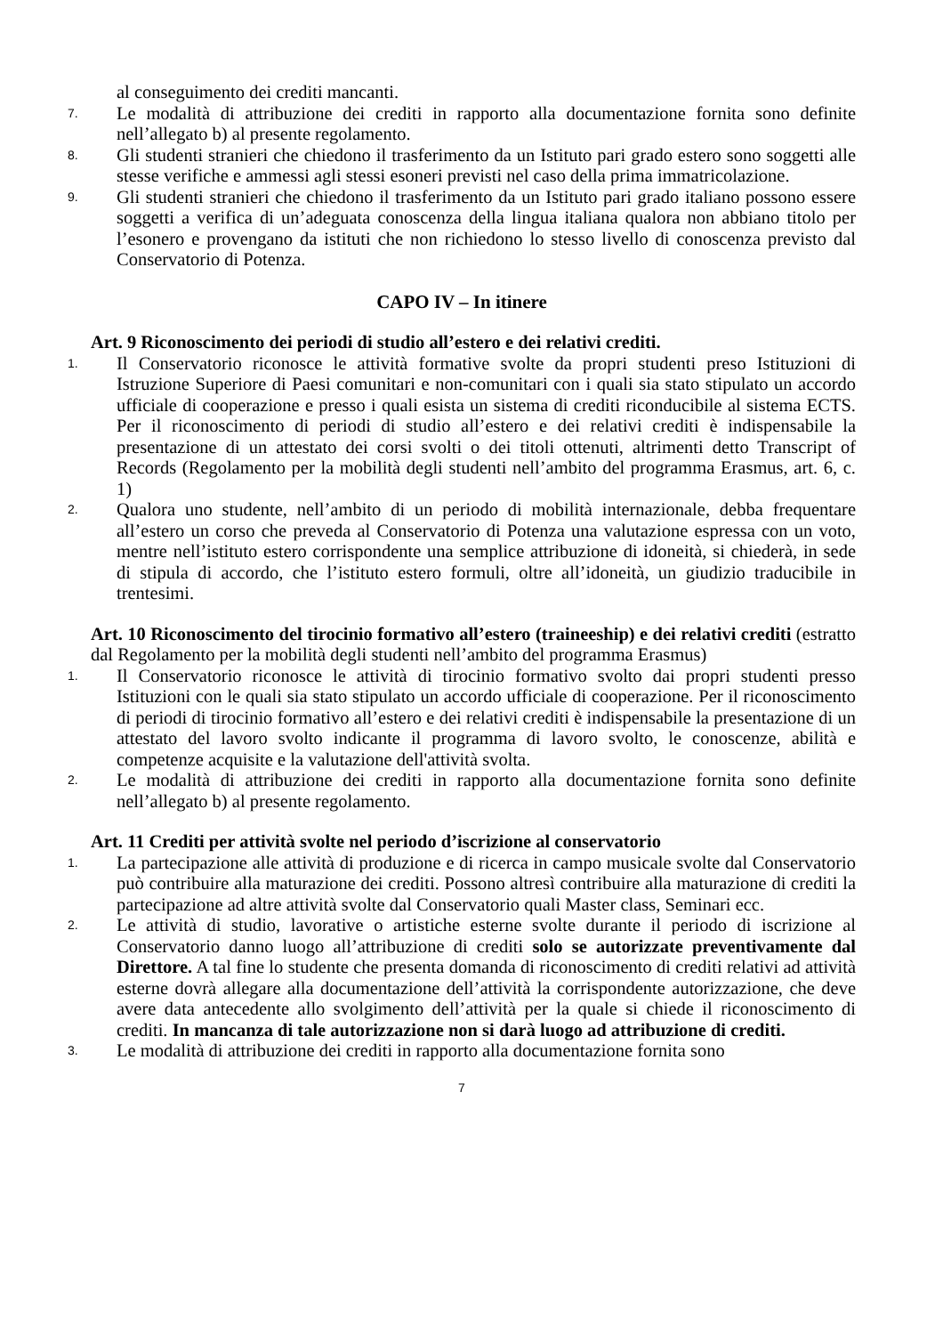al conseguimento dei crediti mancanti.
7. Le modalità di attribuzione dei crediti in rapporto alla documentazione fornita sono definite nell’allegato b) al presente regolamento.
8. Gli studenti stranieri che chiedono il trasferimento da un Istituto pari grado estero sono soggetti alle stesse verifiche e ammessi agli stessi esoneri previsti nel caso della prima immatricolazione.
9. Gli studenti stranieri che chiedono il trasferimento da un Istituto pari grado italiano possono essere soggetti a verifica di un’adeguata conoscenza della lingua italiana qualora non abbiano titolo per l’esonero e provengano da istituti che non richiedono lo stesso livello di conoscenza previsto dal Conservatorio di Potenza.
CAPO IV – In itinere
Art. 9 Riconoscimento dei periodi di studio all’estero e dei relativi crediti.
1. Il Conservatorio riconosce le attività formative svolte da propri studenti preso Istituzioni di Istruzione Superiore di Paesi comunitari e non-comunitari con i quali sia stato stipulato un accordo ufficiale di cooperazione e presso i quali esista un sistema di crediti riconducibile al sistema ECTS. Per il riconoscimento di periodi di studio all’estero e dei relativi crediti è indispensabile la presentazione di un attestato dei corsi svolti o dei titoli ottenuti, altrimenti detto Transcript of Records (Regolamento per la mobilità degli studenti nell’ambito del programma Erasmus, art. 6, c. 1)
2. Qualora uno studente, nell’ambito di un periodo di mobilità internazionale, debba frequentare all’estero un corso che preveda al Conservatorio di Potenza una valutazione espressa con un voto, mentre nell’istituto estero corrispondente una semplice attribuzione di idoneità, si chiederà, in sede di stipula di accordo, che l’istituto estero formuli, oltre all’idoneità, un giudizio traducibile in trentesimi.
Art. 10 Riconoscimento del tirocinio formativo all’estero (traineeship) e dei relativi crediti (estratto dal Regolamento per la mobilità degli studenti nell’ambito del programma Erasmus)
1. Il Conservatorio riconosce le attività di tirocinio formativo svolto dai propri studenti presso Istituzioni con le quali sia stato stipulato un accordo ufficiale di cooperazione. Per il riconoscimento di periodi di tirocinio formativo all’estero e dei relativi crediti è indispensabile la presentazione di un attestato del lavoro svolto indicante il programma di lavoro svolto, le conoscenze, abilità e competenze acquisite e la valutazione dell'attività svolta.
2. Le modalità di attribuzione dei crediti in rapporto alla documentazione fornita sono definite nell’allegato b) al presente regolamento.
Art. 11 Crediti per attività svolte nel periodo d’iscrizione al conservatorio
1. La partecipazione alle attività di produzione e di ricerca in campo musicale svolte dal Conservatorio può contribuire alla maturazione dei crediti. Possono altresì contribuire alla maturazione di crediti la partecipazione ad altre attività svolte dal Conservatorio quali Master class, Seminari ecc.
2. Le attività di studio, lavorative o artistiche esterne svolte durante il periodo di iscrizione al Conservatorio danno luogo all’attribuzione di crediti solo se autorizzate preventivamente dal Direttore. A tal fine lo studente che presenta domanda di riconoscimento di crediti relativi ad attività esterne dovrà allegare alla documentazione dell’attività la corrispondente autorizzazione, che deve avere data antecedente allo svolgimento dell’attività per la quale si chiede il riconoscimento di crediti. In mancanza di tale autorizzazione non si darà luogo ad attribuzione di crediti.
3. Le modalità di attribuzione dei crediti in rapporto alla documentazione fornita sono
7